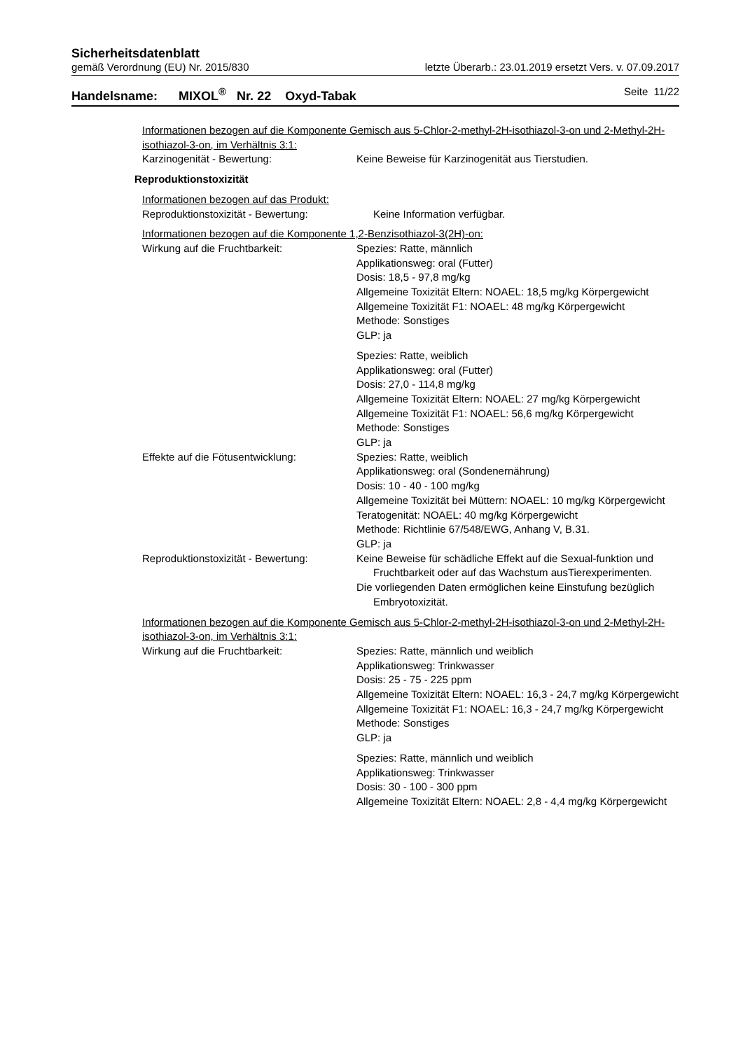Sicherheitsdatenblatt
gemäß Verordnung (EU) Nr. 2015/830 letzte Überarb.: 23.01.2019 ersetzt Vers. v. 07.09.2017
Handelsname: MIXOL<sup>®</sup> Nr. 22 Oxyd-Tabak Seite 11/22
Informationen bezogen auf die Komponente Gemisch aus 5-Chlor-2-methyl-2H-isothiazol-3-on und 2-Methyl-2H-isothiazol-3-on, im Verhältnis 3:1:
Karzinogenität - Bewertung: Keine Beweise für Karzinogenität aus Tierstudien.
Reproduktionstoxizität
Informationen bezogen auf das Produkt:
Reproduktionstoxizität - Bewertung: Keine Information verfügbar.
Informationen bezogen auf die Komponente 1,2-Benzisothiazol-3(2H)-on:
Wirkung auf die Fruchtbarkeit: Spezies: Ratte, männlich
Applikationsweg: oral (Futter)
Dosis: 18,5 - 97,8 mg/kg
Allgemeine Toxizität Eltern: NOAEL: 18,5 mg/kg Körpergewicht
Allgemeine Toxizität F1: NOAEL: 48 mg/kg Körpergewicht
Methode: Sonstiges
GLP: ja
Spezies: Ratte, weiblich
Applikationsweg: oral (Futter)
Dosis: 27,0 - 114,8 mg/kg
Allgemeine Toxizität Eltern: NOAEL: 27 mg/kg Körpergewicht
Allgemeine Toxizität F1: NOAEL: 56,6 mg/kg Körpergewicht
Methode: Sonstiges
GLP: ja
Effekte auf die Fötusentwicklung: Spezies: Ratte, weiblich
Applikationsweg: oral (Sondenernährung)
Dosis: 10 - 40 - 100 mg/kg
Allgemeine Toxizität bei Müttern: NOAEL: 10 mg/kg Körpergewicht
Teratogenität: NOAEL: 40 mg/kg Körpergewicht
Methode: Richtlinie 67/548/EWG, Anhang V, B.31.
GLP: ja
Reproduktionstoxizität - Bewertung:
Keine Beweise für schädliche Effekt auf die Sexual-funktion und Fruchtbarkeit oder auf das Wachstum ausTierexperimenten.
Die vorliegenden Daten ermöglichen keine Einstufung bezüglich Embryotoxizität.
Informationen bezogen auf die Komponente Gemisch aus 5-Chlor-2-methyl-2H-isothiazol-3-on und 2-Methyl-2H-isothiazol-3-on, im Verhältnis 3:1:
Wirkung auf die Fruchtbarkeit: Spezies: Ratte, männlich und weiblich
Applikationsweg: Trinkwasser
Dosis: 25 - 75 - 225 ppm
Allgemeine Toxizität Eltern: NOAEL: 16,3 - 24,7 mg/kg Körpergewicht
Allgemeine Toxizität F1: NOAEL: 16,3 - 24,7 mg/kg Körpergewicht
Methode: Sonstiges
GLP: ja
Spezies: Ratte, männlich und weiblich
Applikationsweg: Trinkwasser
Dosis: 30 - 100 - 300 ppm
Allgemeine Toxizität Eltern: NOAEL: 2,8 - 4,4 mg/kg Körpergewicht